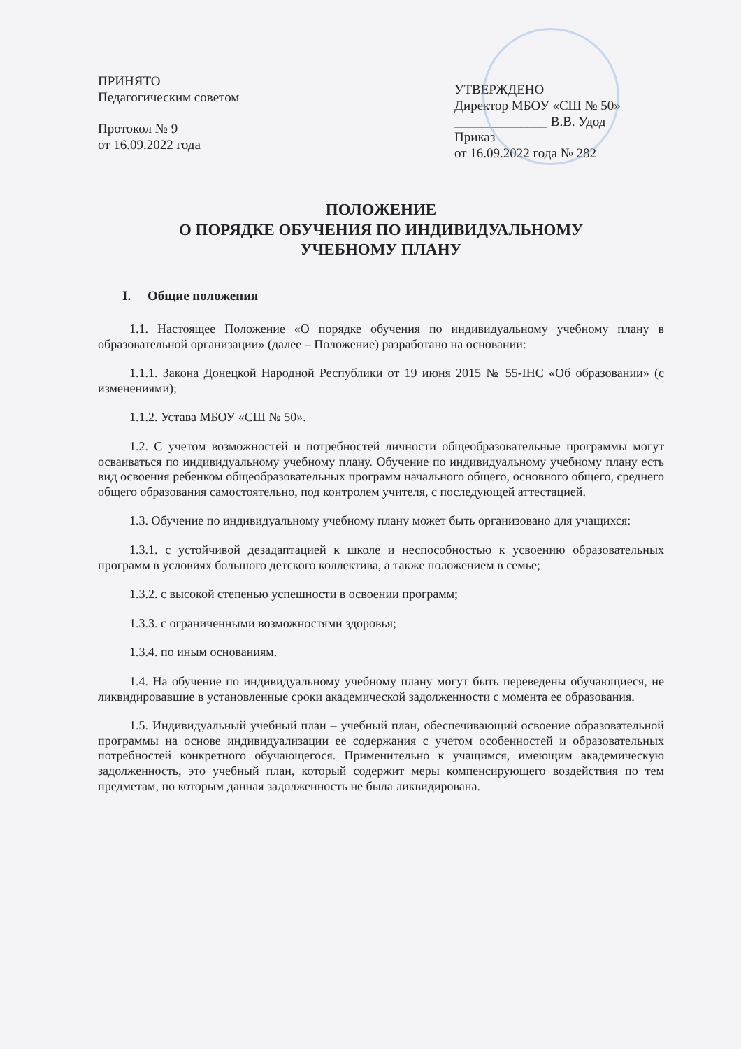ПРИНЯТО
Педагогическим советом
Протокол № 9
от 16.09.2022 года
УТВЕРЖДЕНО
Директор МБОУ «СШ № 50»
______________ В.В. Удод
Приказ
от 16.09.2022 года № 282
ПОЛОЖЕНИЕ
О ПОРЯДКЕ ОБУЧЕНИЯ ПО ИНДИВИДУАЛЬНОМУ
УЧЕБНОМУ ПЛАНУ
I. Общие положения
1.1. Настоящее Положение «О порядке обучения по индивидуальному учебному плану в образовательной организации» (далее – Положение) разработано на основании:
1.1.1. Закона Донецкой Народной Республики от 19 июня 2015 № 55-IНС «Об образовании» (с изменениями);
1.1.2. Устава МБОУ «СШ № 50».
1.2. С учетом возможностей и потребностей личности общеобразовательные программы могут осваиваться по индивидуальному учебному плану. Обучение по индивидуальному учебному плану есть вид освоения ребенком общеобразовательных программ начального общего, основного общего, среднего общего образования самостоятельно, под контролем учителя, с последующей аттестацией.
1.3. Обучение по индивидуальному учебному плану может быть организовано для учащихся:
1.3.1. с устойчивой дезадаптацией к школе и неспособностью к усвоению образовательных программ в условиях большого детского коллектива, а также положением в семье;
1.3.2. с высокой степенью успешности в освоении программ;
1.3.3. с ограниченными возможностями здоровья;
1.3.4. по иным основаниям.
1.4. На обучение по индивидуальному учебному плану могут быть переведены обучающиеся, не ликвидировавшие в установленные сроки академической задолженности с момента ее образования.
1.5. Индивидуальный учебный план – учебный план, обеспечивающий освоение образовательной программы на основе индивидуализации ее содержания с учетом особенностей и образовательных потребностей конкретного обучающегося. Применительно к учащимся, имеющим академическую задолженность, это учебный план, который содержит меры компенсирующего воздействия по тем предметам, по которым данная задолженность не была ликвидирована.